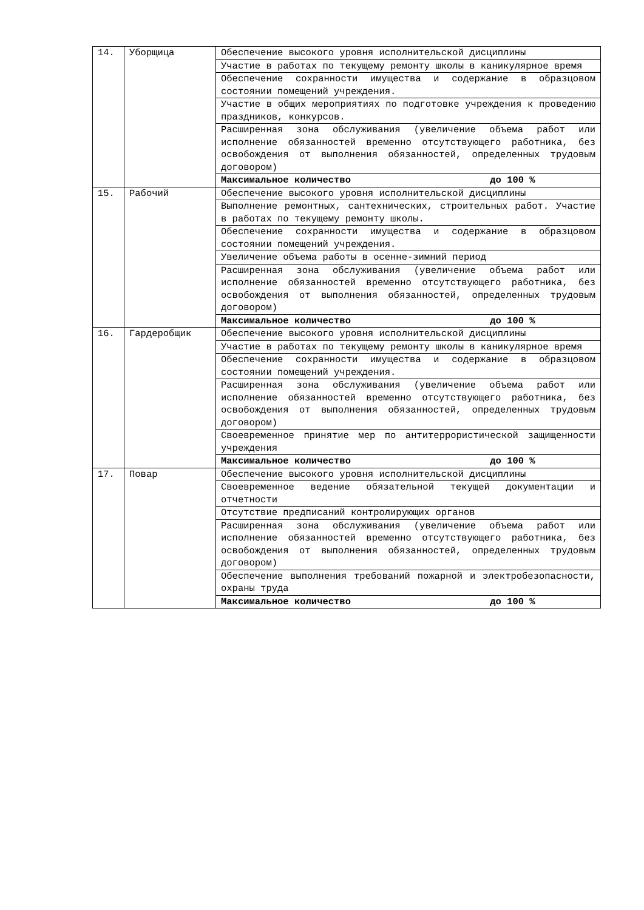| 14. | Уборщица | Обеспечение высокого уровня исполнительской дисциплины |
| | | Участие в работах по текущему ремонту школы в каникулярное время |
| | | Обеспечение сохранности имущества и содержание в образцовом состоянии помещений учреждения. |
| | | Участие в общих мероприятиях по подготовке учреждения к проведению праздников, конкурсов. |
| | | Расширенная зона обслуживания (увеличение объема работ или исполнение обязанностей временно отсутствующего работника, без освобождения от выполнения обязанностей, определенных трудовым договором) |
| | | Максимальное количество до 100 % |
| 15. | Рабочий | Обеспечение высокого уровня исполнительской дисциплины |
| | | Выполнение ремонтных, сантехнических, строительных работ. Участие в работах по текущему ремонту школы. |
| | | Обеспечение сохранности имущества и содержание в образцовом состоянии помещений учреждения. |
| | | Увеличение объема работы в осенне-зимний период |
| | | Расширенная зона обслуживания (увеличение объема работ или исполнение обязанностей временно отсутствующего работника, без освобождения от выполнения обязанностей, определенных трудовым договором) |
| | | Максимальное количество до 100 % |
| 16. | Гардеробщик | Обеспечение высокого уровня исполнительской дисциплины |
| | | Участие в работах по текущему ремонту школы в каникулярное время |
| | | Обеспечение сохранности имущества и содержание в образцовом состоянии помещений учреждения. |
| | | Расширенная зона обслуживания (увеличение объема работ или исполнение обязанностей временно отсутствующего работника, без освобождения от выполнения обязанностей, определенных трудовым договором) |
| | | Своевременное принятие мер по антитеррористической защищенности учреждения |
| | | Максимальное количество до 100 % |
| 17. | Повар | Обеспечение высокого уровня исполнительской дисциплины |
| | | Своевременное ведение обязательной текущей документации и отчетности |
| | | Отсутствие предписаний контролирующих органов |
| | | Расширенная зона обслуживания (увеличение объема работ или исполнение обязанностей временно отсутствующего работника, без освобождения от выполнения обязанностей, определенных трудовым договором) |
| | | Обеспечение выполнения требований пожарной и электробезопасности, охраны труда |
| | | Максимальное количество до 100 % |